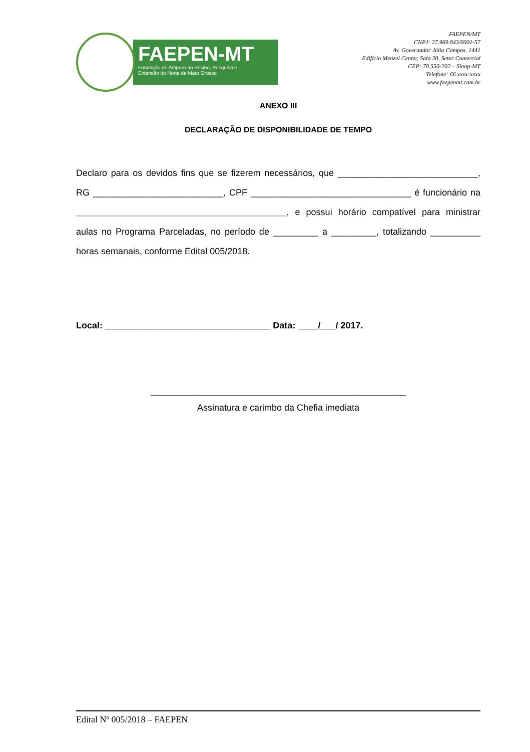FAEPEN-MT
Fundação de Amparo ao Ensino, Pesquisa e
Extensão do Norte de Mato Grosso
FAEPEN/MT
CNPJ: 27.969.843/0001-57
Av. Governador Júlio Campos, 1441
Edifício Menzel Center, Sala 20, Setor Comercial
CEP: 78.550-202 – Sinop-MT
Telefone: 66 xxxx-xxxx
www.faepenmt.com.br
ANEXO III
DECLARAÇÃO DE DISPONIBILIDADE DE TEMPO
Declaro para os devidos fins que se fizerem necessários, que ____________________________, RG __________________________, CPF ________________________________ é funcionário na __________________________________________, e possui horário compatível para ministrar aulas no Programa Parceladas, no período de _________ a _________, totalizando __________ horas semanais, conforme Edital 005/2018.
Local: _________________________________ Data: ____/___/ 2017.
___________________________________________________
Assinatura e carimbo da Chefia imediata
Edital Nº 005/2018 – FAEPEN